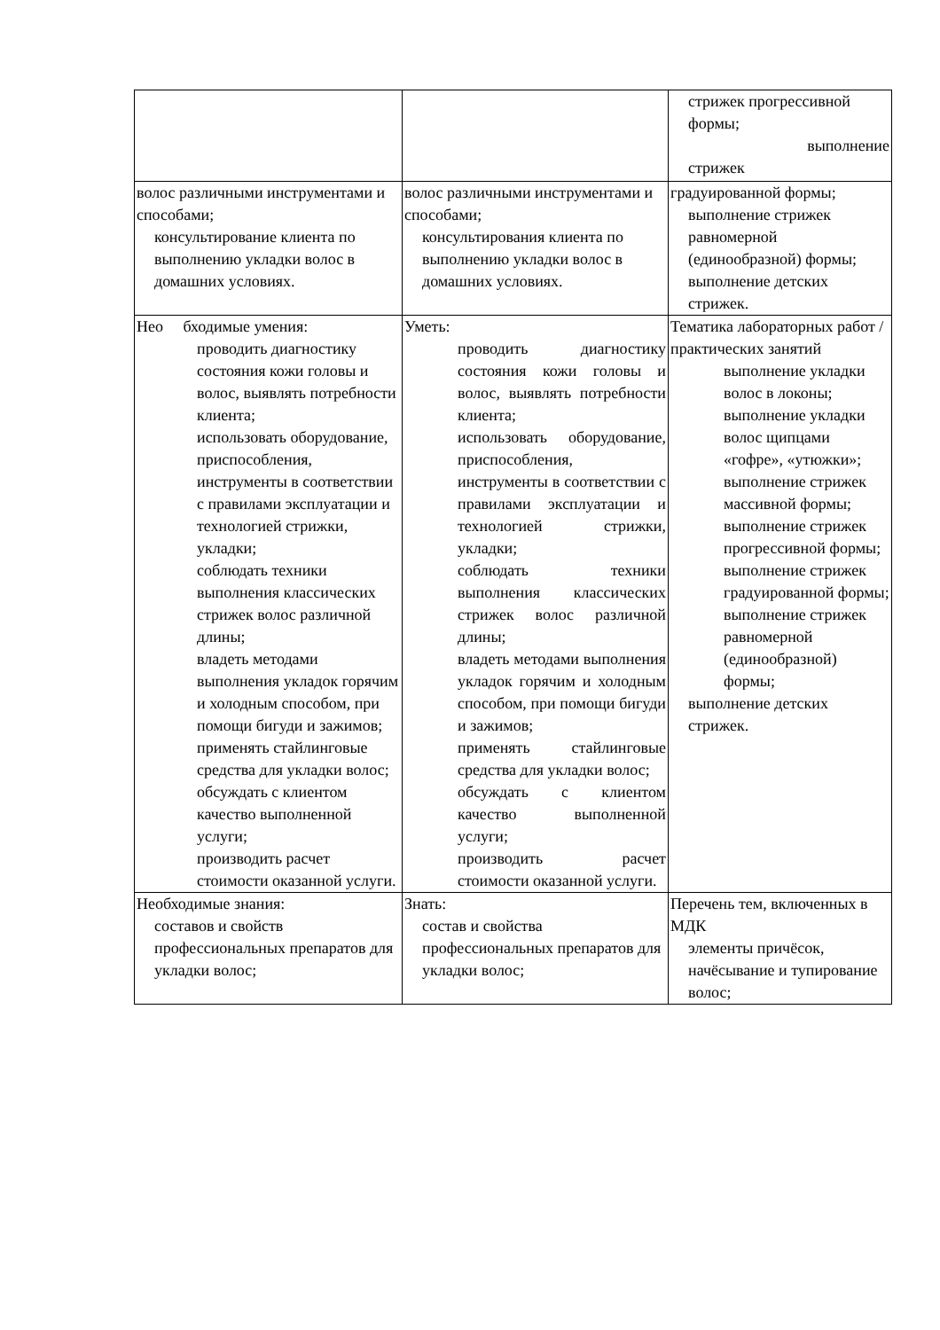| | | стрижек прогрессивной формы; выполнение стрижек |
| волос различными инструментами и способами; консультирование клиента по выполнению укладки волос в домашних условиях. | волос различными инструментами и способами; консультирования клиента по выполнению укладки волос в домашних условиях. | градуированной формы; выполнение стрижек равномерной (единообразной) формы; выполнение детских стрижек. |
| Нео бходимые умения: проводить диагностику состояния кожи головы и волос, выявлять потребности клиента; использовать оборудование, приспособления, инструменты в соответствии с правилами эксплуатации и технологией стрижки, укладки; соблюдать техники выполнения классических стрижек волос различной длины; владеть методами выполнения укладок горячим и холодным способом, при помощи бигуди и зажимов; применять стайлинговые средства для укладки волос; обсуждать с клиентом качество выполненной услуги; производить расчет стоимости оказанной услуги. | Уметь: проводить диагностику состояния кожи головы и волос, выявлять потребности клиента; использовать оборудование, приспособления, инструменты в соответствии с правилами эксплуатации и технологией стрижки, укладки; соблюдать техники выполнения классических стрижек волос различной длины; владеть методами выполнения укладок горячим и холодным способом, при помощи бигуди и зажимов; применять стайлинговые средства для укладки волос; обсуждать с клиентом качество выполненной услуги; производить расчет стоимости оказанной услуги. | Тематика лабораторных работ /практических занятий выполнение укладки волос в локоны; выполнение укладки волос щипцами «гофре», «утюжки»; выполнение стрижек массивной формы; выполнение стрижек прогрессивной формы; выполнение стрижек градуированной формы; выполнение стрижек равномерной (единообразной) формы; выполнение детских стрижек. |
| Необходимые знания: составов и свойств профессиональных препаратов для укладки волос; | Знать: состав и свойства профессиональных препаратов для укладки волос; | Перечень тем, включенных в МДК элементы причёсок, начёсывание и тупирование волос; |